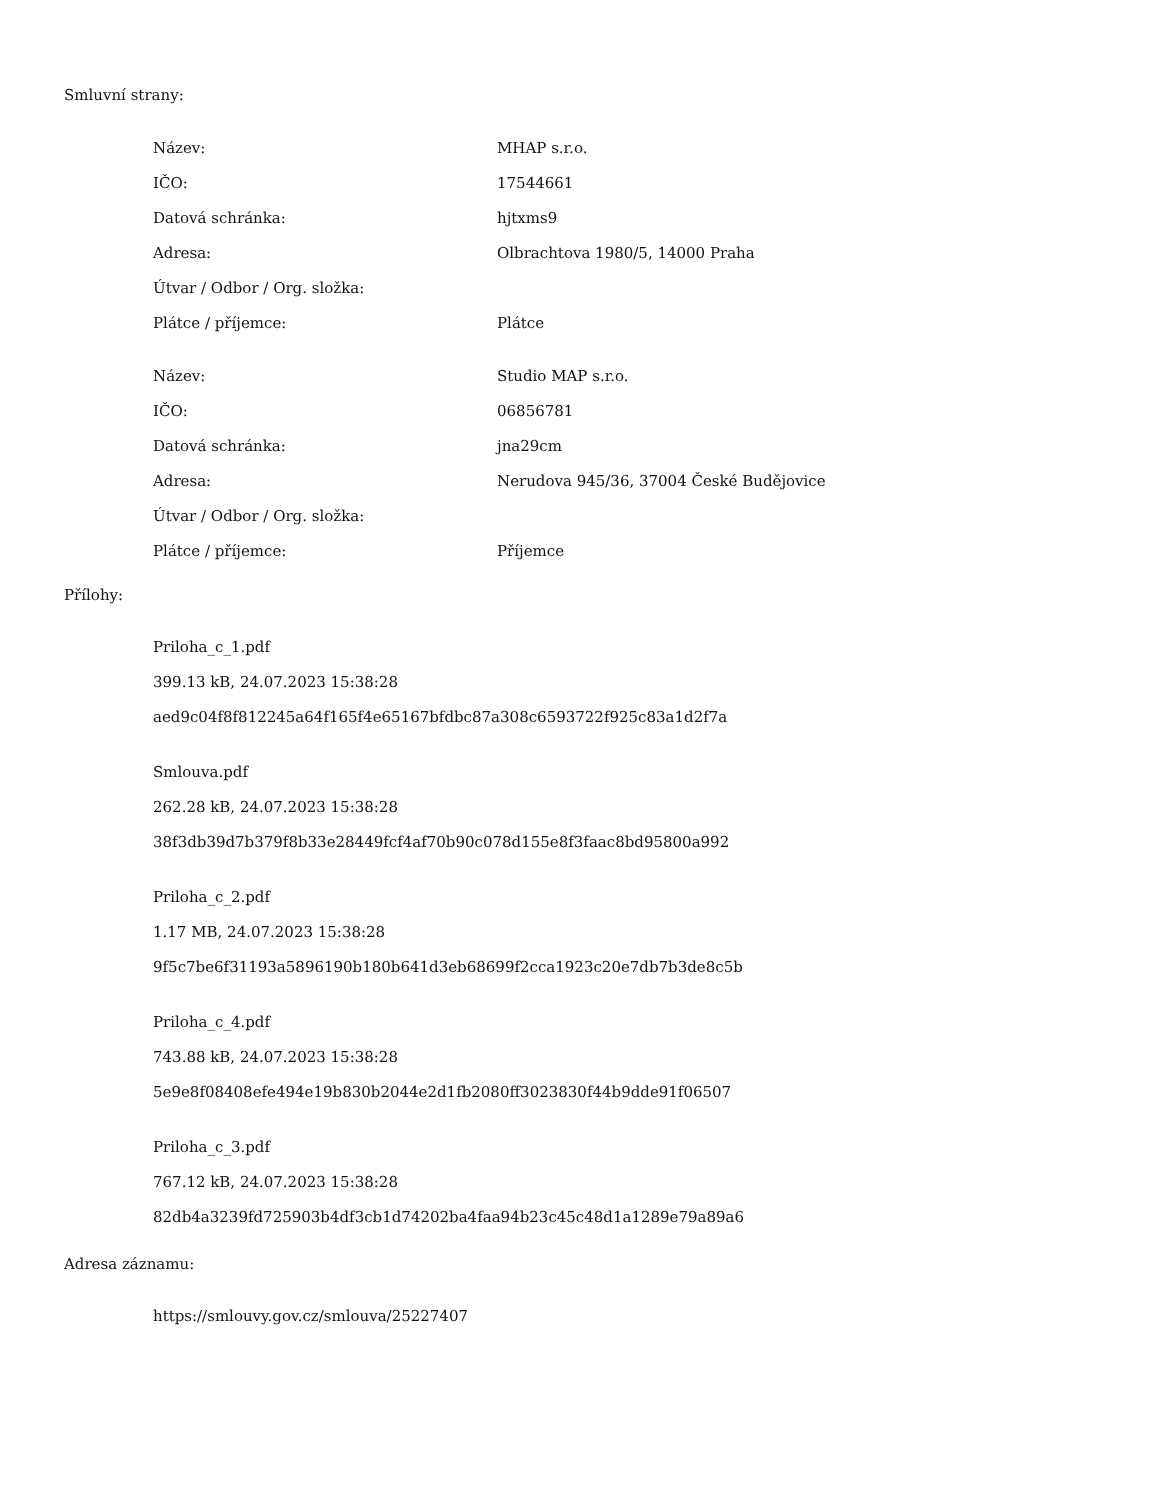Smluvní strany:
| Název: | MHAP s.r.o. |
| IČO: | 17544661 |
| Datová schránka: | hjtxms9 |
| Adresa: | Olbrachtova 1980/5, 14000 Praha |
| Útvar / Odbor / Org. složka: | |
| Plátce / příjemce: | Plátce |
| Název: | Studio MAP s.r.o. |
| IČO: | 06856781 |
| Datová schránka: | jna29cm |
| Adresa: | Nerudova 945/36, 37004 České Budějovice |
| Útvar / Odbor / Org. složka: | |
| Plátce / příjemce: | Příjemce |
Přílohy:
Priloha_c_1.pdf
399.13 kB, 24.07.2023 15:38:28
aed9c04f8f812245a64f165f4e65167bfdbc87a308c6593722f925c83a1d2f7a
Smlouva.pdf
262.28 kB, 24.07.2023 15:38:28
38f3db39d7b379f8b33e28449fcf4af70b90c078d155e8f3faac8bd95800a992
Priloha_c_2.pdf
1.17 MB, 24.07.2023 15:38:28
9f5c7be6f31193a5896190b180b641d3eb68699f2cca1923c20e7db7b3de8c5b
Priloha_c_4.pdf
743.88 kB, 24.07.2023 15:38:28
5e9e8f08408efe494e19b830b2044e2d1fb2080ff3023830f44b9dde91f06507
Priloha_c_3.pdf
767.12 kB, 24.07.2023 15:38:28
82db4a3239fd725903b4df3cb1d74202ba4faa94b23c45c48d1a1289e79a89a6
Adresa záznamu:
https://smlouvy.gov.cz/smlouva/25227407